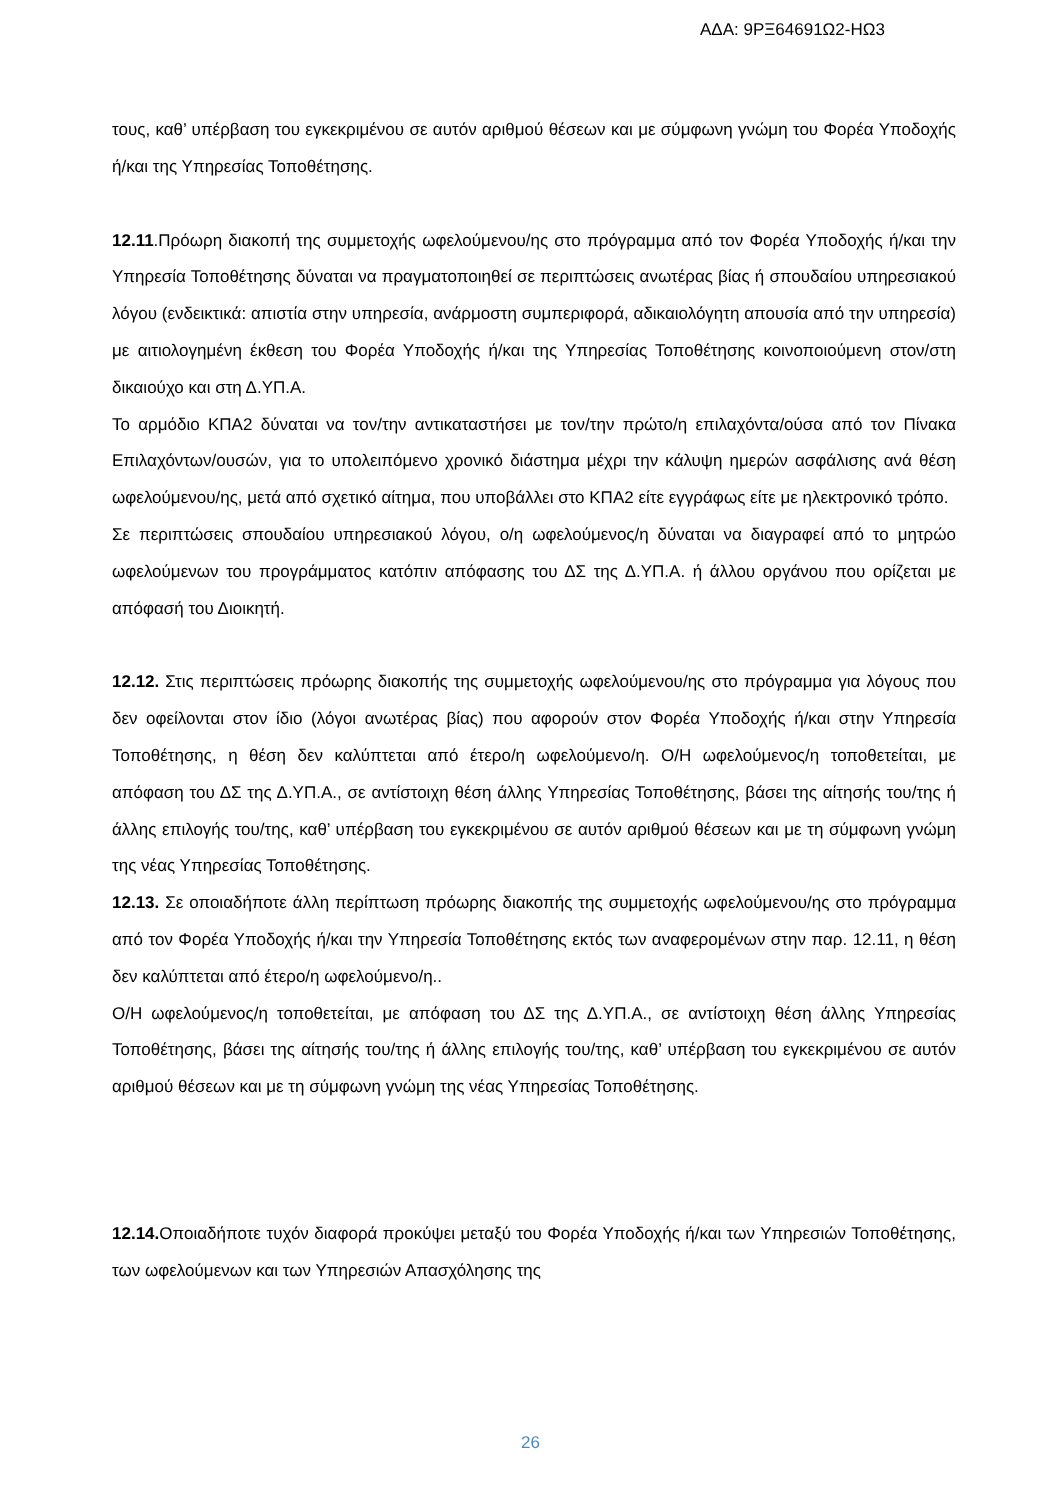ΑΔΑ: 9ΡΞ64691Ω2-ΗΩ3
τους, καθ’ υπέρβαση του εγκεκριμένου σε αυτόν αριθμού θέσεων και με σύμφωνη γνώμη του Φορέα Υποδοχής ή/και της Υπηρεσίας Τοποθέτησης.
12.11.Πρόωρη διακοπή της συμμετοχής ωφελούμενου/ης στο πρόγραμμα από τον Φορέα Υποδοχής ή/και την Υπηρεσία Τοποθέτησης δύναται να πραγματοποιηθεί σε περιπτώσεις ανωτέρας βίας ή σπουδαίου υπηρεσιακού λόγου (ενδεικτικά: απιστία στην υπηρεσία, ανάρμοστη συμπεριφορά, αδικαιολόγητη απουσία από την υπηρεσία) με αιτιολογημένη έκθεση του Φορέα Υποδοχής ή/και της Υπηρεσίας Τοποθέτησης κοινοποιούμενη στον/στη δικαιούχο και στη Δ.ΥΠ.Α.
Το αρμόδιο ΚΠΑ2 δύναται να τον/την αντικαταστήσει με τον/την πρώτο/η επιλαχόντα/ούσα από τον Πίνακα Επιλαχόντων/ουσών, για το υπολειπόμενο χρονικό διάστημα μέχρι την κάλυψη ημερών ασφάλισης ανά θέση ωφελούμενου/ης, μετά από σχετικό αίτημα, που υποβάλλει στο ΚΠΑ2 είτε εγγράφως είτε με ηλεκτρονικό τρόπο.
Σε περιπτώσεις σπουδαίου υπηρεσιακού λόγου, ο/η ωφελούμενος/η δύναται να διαγραφεί από το μητρώο ωφελούμενων του προγράμματος κατόπιν απόφασης του ΔΣ της Δ.ΥΠ.Α. ή άλλου οργάνου που ορίζεται με απόφασή του Διοικητή.
12.12. Στις περιπτώσεις πρόωρης διακοπής της συμμετοχής ωφελούμενου/ης στο πρόγραμμα για λόγους που δεν οφείλονται στον ίδιο (λόγοι ανωτέρας βίας) που αφορούν στον Φορέα Υποδοχής ή/και στην Υπηρεσία Τοποθέτησης, η θέση δεν καλύπτεται από έτερο/η ωφελούμενο/η. Ο/Η ωφελούμενος/η τοποθετείται, με απόφαση του ΔΣ της Δ.ΥΠ.Α., σε αντίστοιχη θέση άλλης Υπηρεσίας Τοποθέτησης, βάσει της αίτησής του/της ή άλλης επιλογής του/της, καθ’ υπέρβαση του εγκεκριμένου σε αυτόν αριθμού θέσεων και με τη σύμφωνη γνώμη της νέας Υπηρεσίας Τοποθέτησης.
12.13. Σε οποιαδήποτε άλλη περίπτωση πρόωρης διακοπής της συμμετοχής ωφελούμενου/ης στο πρόγραμμα από τον Φορέα Υποδοχής ή/και την Υπηρεσία Τοποθέτησης εκτός των αναφερομένων στην παρ. 12.11, η θέση δεν καλύπτεται από έτερο/η ωφελούμενο/η..
Ο/Η ωφελούμενος/η τοποθετείται, με απόφαση του ΔΣ της Δ.ΥΠ.Α., σε αντίστοιχη θέση άλλης Υπηρεσίας Τοποθέτησης, βάσει της αίτησής του/της ή άλλης επιλογής του/της, καθ’ υπέρβαση του εγκεκριμένου σε αυτόν αριθμού θέσεων και με τη σύμφωνη γνώμη της νέας Υπηρεσίας Τοποθέτησης.
12.14. Οποιαδήποτε τυχόν διαφορά προκύψει μεταξύ του Φορέα Υποδοχής ή/και των Υπηρεσιών Τοποθέτησης, των ωφελούμενων και των Υπηρεσιών Απασχόλησης της
26